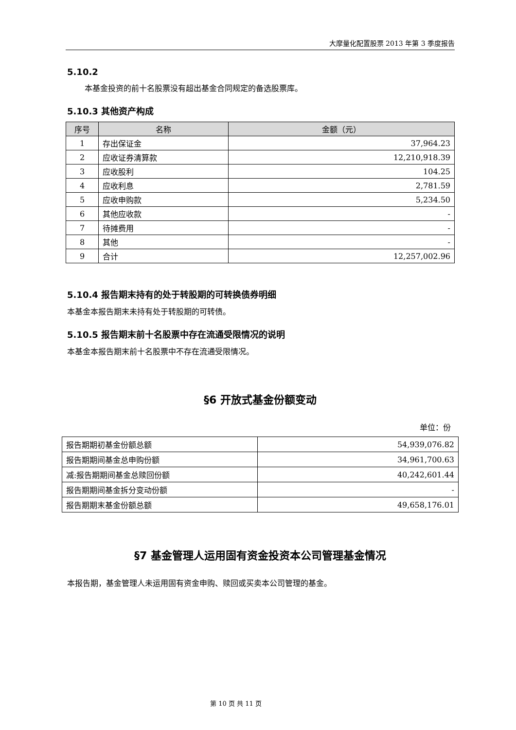大摩量化配置股票 2013 年第 3 季度报告
5.10.2
本基金投资的前十名股票没有超出基金合同规定的备选股票库。
5.10.3 其他资产构成
| 序号 | 名称 | 金额（元） |
| --- | --- | --- |
| 1 | 存出保证金 | 37,964.23 |
| 2 | 应收证券清算款 | 12,210,918.39 |
| 3 | 应收股利 | 104.25 |
| 4 | 应收利息 | 2,781.59 |
| 5 | 应收申购款 | 5,234.50 |
| 6 | 其他应收款 | - |
| 7 | 待摊费用 | - |
| 8 | 其他 | - |
| 9 | 合计 | 12,257,002.96 |
5.10.4 报告期末持有的处于转股期的可转换债券明细
本基金本报告期末未持有处于转股期的可转债。
5.10.5 报告期末前十名股票中存在流通受限情况的说明
本基金本报告期末前十名股票中不存在流通受限情况。
§6 开放式基金份额变动
单位：份
| 报告期期初基金份额总额 | 54,939,076.82 |
| 报告期期间基金总申购份额 | 34,961,700.63 |
| 减:报告期期间基金总赎回份额 | 40,242,601.44 |
| 报告期期间基金拆分变动份额 | - |
| 报告期期末基金份额总额 | 49,658,176.01 |
§7 基金管理人运用固有资金投资本公司管理基金情况
本报告期，基金管理人未运用固有资金申购、赎回或买卖本公司管理的基金。
第 10 页 共 11 页